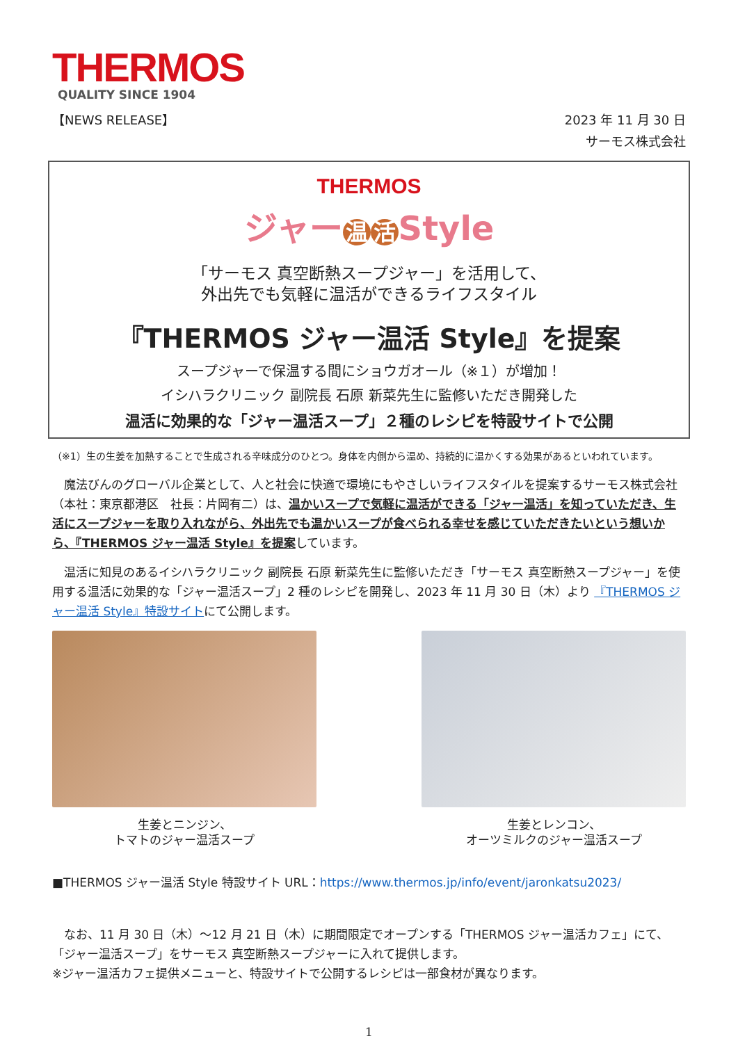THERMOS
QUALITY SINCE 1904
【NEWS RELEASE】
2023 年 11 月 30 日
サーモス株式会社
THERMOS
ジャー 温 活 Style
「サーモス 真空断熱スープジャー」を活用して、
外出先でも気軽に温活ができるライフスタイル
『THERMOS ジャー温活 Style』を提案
スープジャーで保温する間にショウガオール（※１）が増加！
イシハラクリニック 副院長 石原 新菜先生に監修いただき開発した
温活に効果的な「ジャー温活スープ」２種のレシピを特設サイトで公開
（※1）生の生姜を加熱することで生成される辛味成分のひとつ。身体を内側から温め、持続的に温かくする効果があるといわれています。
魔法びんのグローバル企業として、人と社会に快適で環境にもやさしいライフスタイルを提案するサーモス株式会社（本社：東京都港区　社長：片岡有二）は、温かいスープで気軽に温活ができる「ジャー温活」を知っていただき、生活にスープジャーを取り入れながら、外出先でも温かいスープが食べられる幸せを感じていただきたいという想いから、『THERMOS ジャー温活 Style』を提案しています。
温活に知見のあるイシハラクリニック 副院長 石原 新菜先生に監修いただき「サーモス 真空断熱スープジャー」を使用する温活に効果的な「ジャー温活スープ」2 種のレシピを開発し、2023 年 11 月 30 日（木）より 『THERMOS ジャー温活 Style』特設サイトにて公開します。
生姜とニンジン、
トマトのジャー温活スープ
生姜とレンコン、
オーツミルクのジャー温活スープ
■THERMOS ジャー温活 Style 特設サイト URL：https://www.thermos.jp/info/event/jaronkatsu2023/
なお、11 月 30 日（木）～12 月 21 日（木）に期間限定でオープンする「THERMOS ジャー温活カフェ」にて、「ジャー温活スープ」をサーモス 真空断熱スープジャーに入れて提供します。
※ジャー温活カフェ提供メニューと、特設サイトで公開するレシピは一部食材が異なります。
1